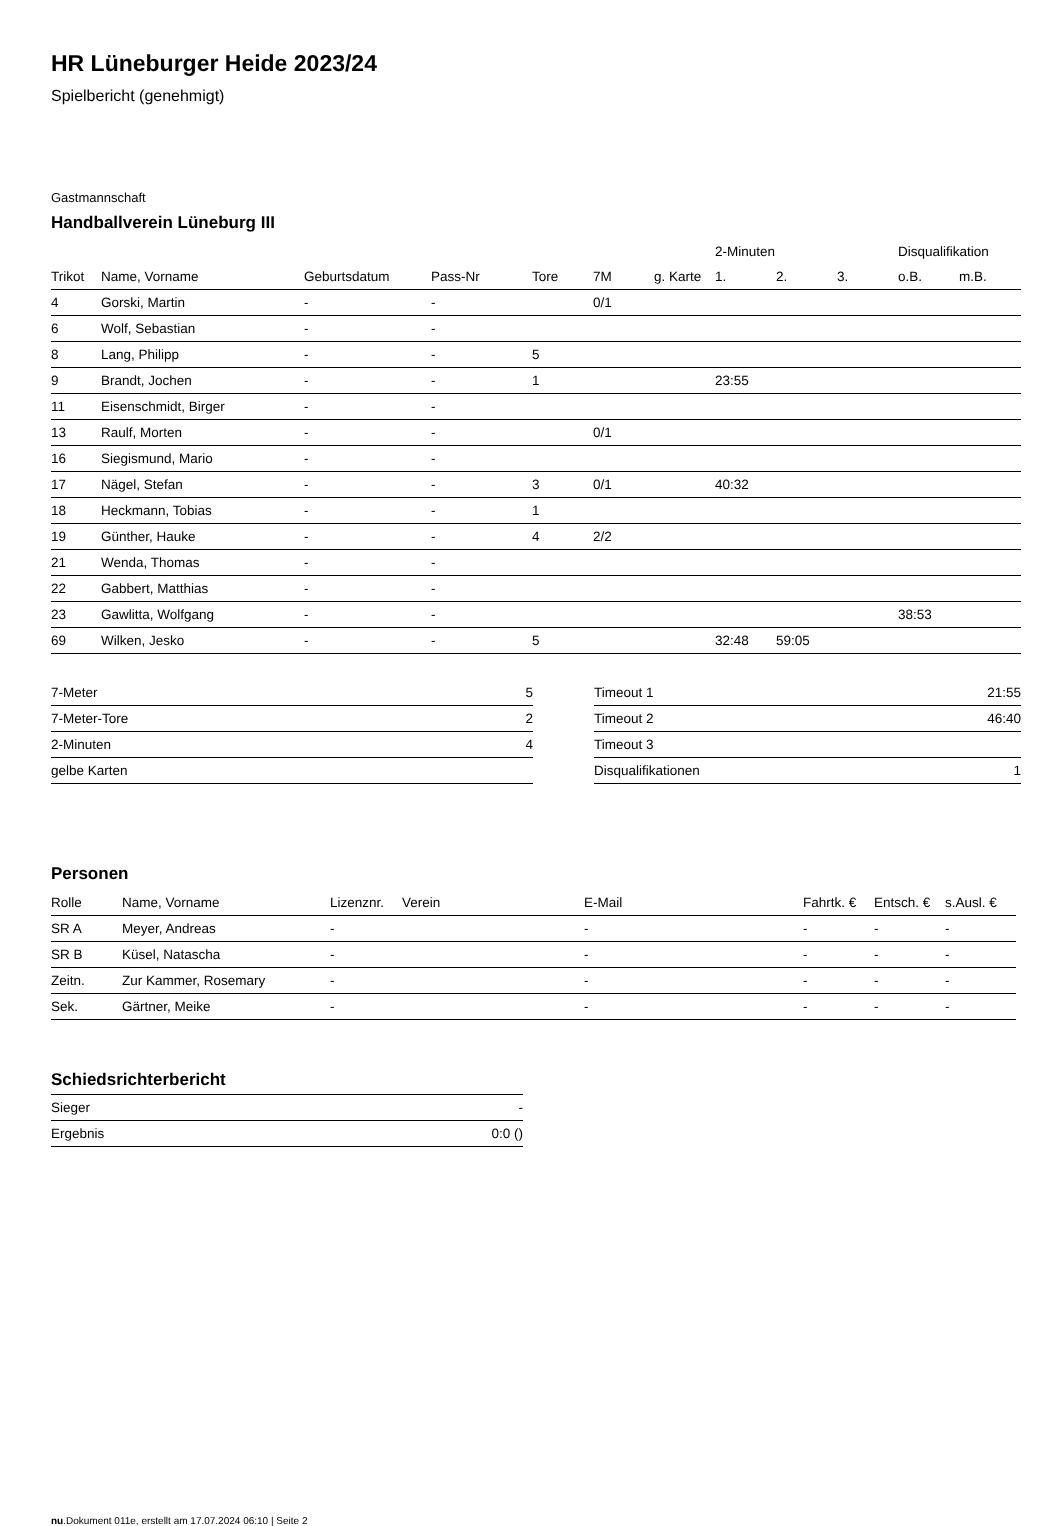HR Lüneburger Heide 2023/24
Spielbericht (genehmigt)
Gastmannschaft
Handballverein Lüneburg III
| | | | | | | | 2-Minuten | | | Disqualifikation | |
| --- | --- | --- | --- | --- | --- | --- | --- | --- | --- | --- | --- |
| Trikot | Name, Vorname | Geburtsdatum | Pass-Nr | Tore | 7M | g. Karte | 1. | 2. | 3. | o.B. | m.B. |
| 4 | Gorski, Martin | - | - | | 0/1 | | | | | | |
| 6 | Wolf, Sebastian | - | - | | | | | | | | |
| 8 | Lang, Philipp | - | - | 5 | | | | | | | |
| 9 | Brandt, Jochen | - | - | 1 | | | 23:55 | | | | |
| 11 | Eisenschmidt, Birger | - | - | | | | | | | | |
| 13 | Raulf, Morten | - | - | | 0/1 | | | | | | |
| 16 | Siegismund, Mario | - | - | | | | | | | | |
| 17 | Nägel, Stefan | - | - | 3 | 0/1 | | 40:32 | | | | |
| 18 | Heckmann, Tobias | - | - | 1 | | | | | | | |
| 19 | Günther, Hauke | - | - | 4 | 2/2 | | | | | | |
| 21 | Wenda, Thomas | - | - | | | | | | | | |
| 22 | Gabbert, Matthias | - | - | | | | | | | | |
| 23 | Gawlitta, Wolfgang | - | - | | | | | | | 38:53 | |
| 69 | Wilken, Jesko | - | - | 5 | | | 32:48 | 59:05 | | | |
| 7-Meter | 5 |
| 7-Meter-Tore | 2 |
| 2-Minuten | 4 |
| gelbe Karten | |
| Timeout 1 | 21:55 |
| Timeout 2 | 46:40 |
| Timeout 3 | |
| Disqualifikationen | 1 |
Personen
| Rolle | Name, Vorname | Lizenznr. | Verein | E-Mail | Fahrtk. € | Entsch. € | s.Ausl. € |
| --- | --- | --- | --- | --- | --- | --- | --- |
| SR A | Meyer, Andreas | - | | - | - | - | - |
| SR B | Küsel, Natascha | - | | - | - | - | - |
| Zeitn. | Zur Kammer, Rosemary | - | | - | - | - | - |
| Sek. | Gärtner, Meike | - | | - | - | - | - |
Schiedsrichterbericht
| Sieger | - |
| Ergebnis | 0:0 () |
nu.Dokument 011e, erstellt am 17.07.2024 06:10 | Seite 2